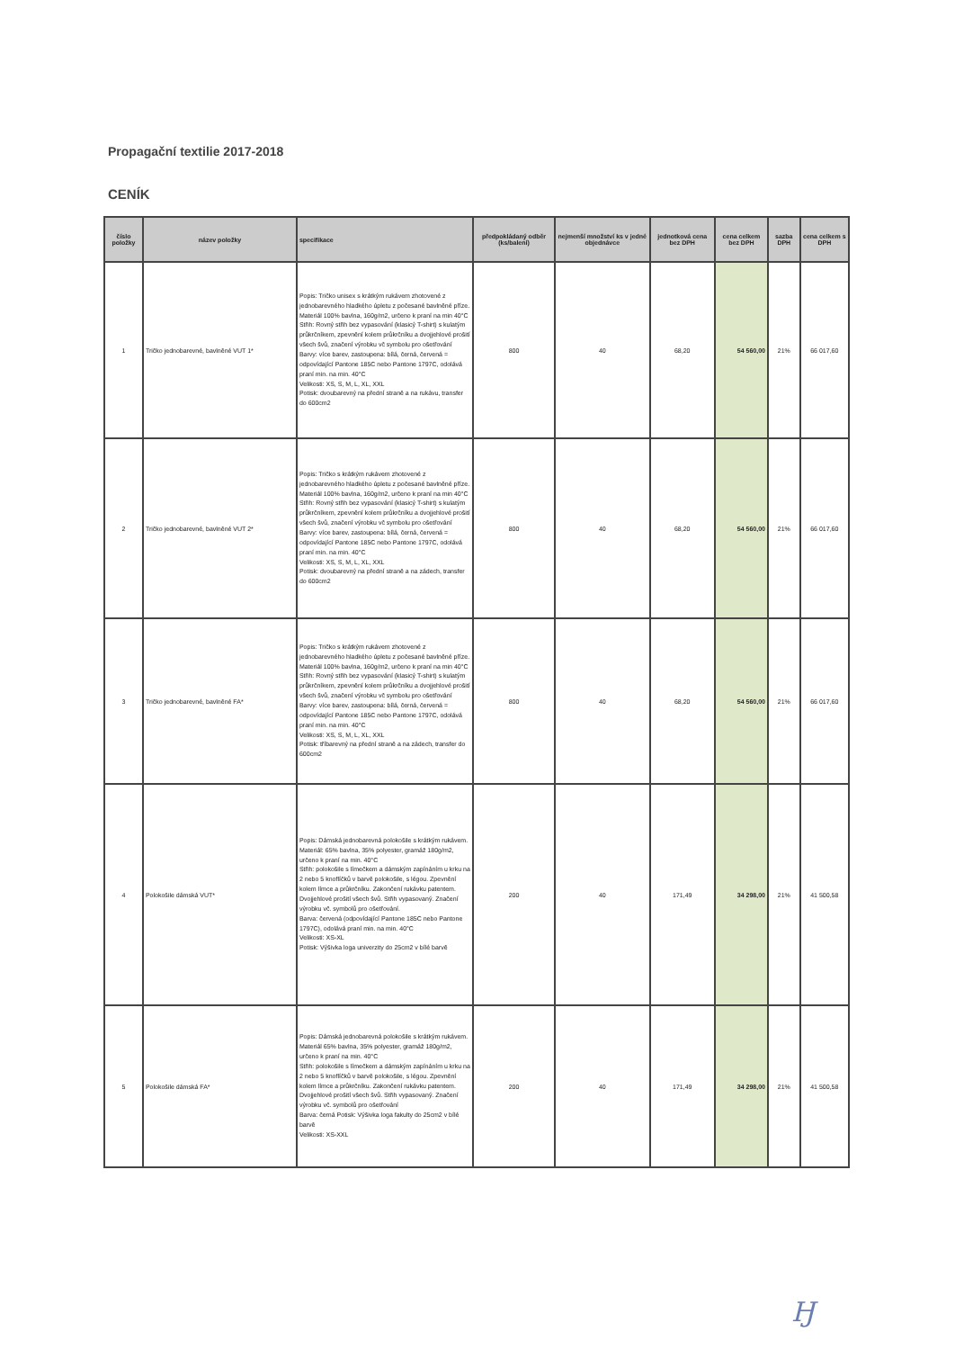Propagační textilie 2017-2018
CENÍK
| číslo položky | název položky | specifikace | předpokládaný odběr (ks/balení) | nejmenší množství ks v jedné objednávce | jednotková cena bez DPH | cena celkem bez DPH | sazba DPH | cena celkem s DPH |
| --- | --- | --- | --- | --- | --- | --- | --- | --- |
| 1 | Tričko jednobarevné, bavlněné VUT 1* | Popis: Tričko unisex s krátkým rukávem zhotovené z jednobarevného hladkého úpletu z počesané bavlněné příze. Materiál 100% bavlna, 160g/m2, určeno k praní na min 40°C Střih: Rovný střih bez vypasování (klasicý T-shirt) s kulatým průkrčníkem, zpevnění kolem průkrčníku a dvojjehlové prošití všech švů, značení výrobku vč symbolu pro ošetřování Barvy: více barev, zastoupena: bílá, černá, červená = odpovídající Pantone 185C nebo Pantone 1797C, odolává praní min. na min. 40°C Velikosti: XS, S, M, L, XL, XXL Potisk: dvoubarevný na přední straně a na rukávu, transfer do 600cm2 | 800 | 40 | 68,20 | 54 560,00 | 21% | 66 017,60 |
| 2 | Tričko jednobarevné, bavlněné VUT 2* | Popis: Tričko s krátkým rukávem zhotovené z jednobarevného hladkého úpletu z počesané bavlněné příze. Materiál 100% bavlna, 160g/m2, určeno k praní na min 40°C Střih: Rovný střih bez vypasování (klasicý T-shirt) s kulatým průkrčníkem, zpevnění kolem průkrčníku a dvojjehlové prošití všech švů, značení výrobku vč symbolu pro ošetřování Barvy: více barev, zastoupena: bílá, černá, červená = odpovídající Pantone 185C nebo Pantone 1797C, odolává praní min. na min. 40°C Velikosti: XS, S, M, L, XL, XXL Potisk: dvoubarevný na přední straně a na zádech, transfer do 600cm2 | 800 | 40 | 68,20 | 54 560,00 | 21% | 66 017,60 |
| 3 | Tričko jednobarevné, bavlněné FA* | Popis: Tričko s krátkým rukávem zhotovené z jednobarevného hladkého úpletu z počesané bavlněné příze. Materiál 100% bavlna, 160g/m2, určeno k praní na min 40°C Střih: Rovný střih bez vypasování (klasicý T-shirt) s kulatým průkrčníkem, zpevnění kolem průkrčníku a dvojjehlové prošití všech švů, značení výrobku vč symbolu pro ošetřování Barvy: více barev, zastoupena: bílá, černá, červená = odpovídající Pantone 185C nebo Pantone 1797C, odolává praní min. na min. 40°C Velikosti: XS, S, M, L, XL, XXL Potisk: tříbarevný na přední straně a na zádech, transfer do 600cm2 | 800 | 40 | 68,20 | 54 560,00 | 21% | 66 017,60 |
| 4 | Polokošile dámská VUT* | Popis: Dámská jednobarevná polokošile s krátkým rukávem. Materiál: 65% bavlna, 35% polyester, gramáž 180g/m2, určeno k praní na min. 40°C Střih: polokošile s límečkem a dámským zapínáním u krku na 2 nebo 5 knoflíčků v barvě polokošile, s légou. Zpevnění kolem límce a průkrčníku. Zakončení rukávku patentem. Dvojjehlové prošití všech švů. Střih vypasovaný. Značení výrobku vč. symbolů pro ošetřování. Barva: červená (odpovídající Pantone 185C nebo Pantone 1797C), odolává praní min. na min. 40°C Velikosti: XS-XL Potisk: Výšivka loga univerzity do 25cm2 v bílé barvě | 200 | 40 | 171,49 | 34 298,00 | 21% | 41 500,58 |
| 5 | Polokošile dámská FA* | Popis: Dámská jednobarevná polokošile s krátkým rukávem. Materiál 65% bavlna, 35% polyester, gramáž 180g/m2, určeno k praní na min. 40°C Střih: polokošile s límečkem a dámským zapínáním u krku na 2 nebo 5 knoflíčků v barvě polokošile, s légou. Zpevnění kolem límce a průkrčníku. Zakončení rukávku patentem. Dvojjehlové prošití všech švů. Střih vypasovaný. Značení výrobku vč. symbolů pro ošetřování Barva: černá Potisk: Výšivka loga fakulty do 25cm2 v bílé barvě Velikosti: XS-XXL | 200 | 40 | 171,49 | 34 298,00 | 21% | 41 500,58 |
Ӈ